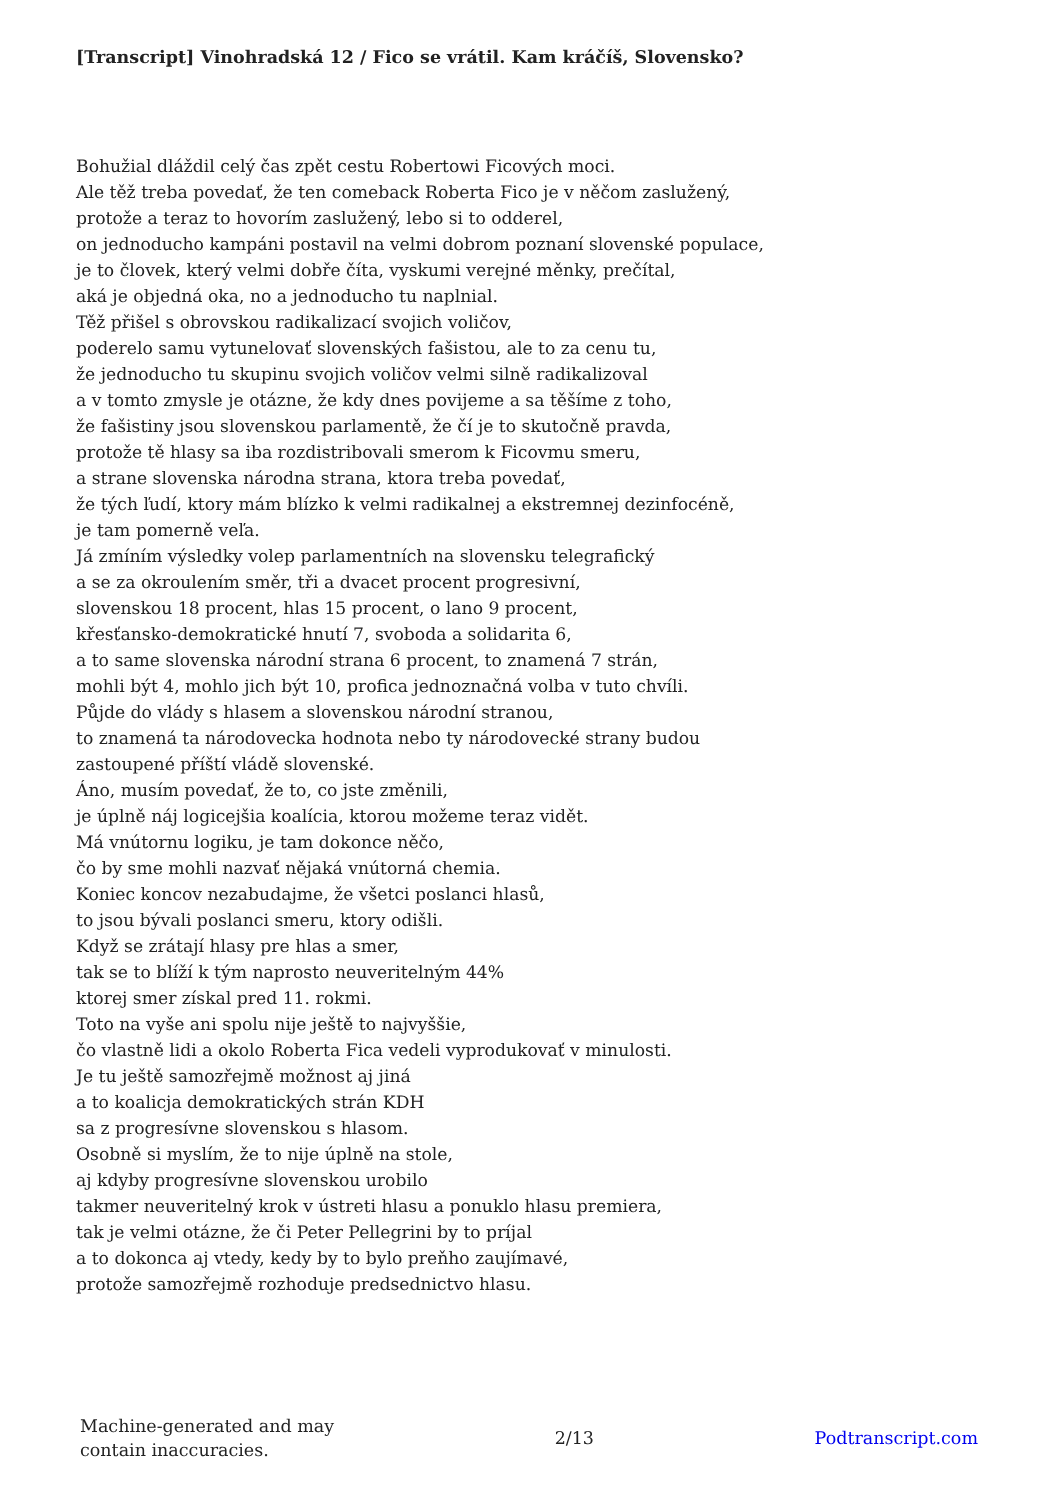[Transcript] Vinohradská 12 / Fico se vrátil. Kam kráčíš, Slovensko?
Bohužial dláždil celý čas zpět cestu Robertowi Ficových moci.
Ale těž treba povedať, že ten comeback Roberta Fico je v něčom zaslužený,
protože a teraz to hovorím zaslužený, lebo si to odderel,
on jednoducho kampáni postavil na velmi dobrom poznaní slovenské populace,
je to človek, který velmi dobře číta, vyskumi verejné měnky, prečítal,
aká je objedná oka, no a jednoducho tu naplnial.
Těž přišel s obrovskou radikalizací svojich voličov,
poderelo samu vytunelovať slovenských fašistou, ale to za cenu tu,
že jednoducho tu skupinu svojich voličov velmi silně radikalizoval
a v tomto zmysle je otázne, že kdy dnes povijeme a sa těšíme z toho,
že fašistiny jsou slovenskou parlamentě, že čí je to skutočně pravda,
protože tě hlasy sa iba rozdistribovali smerom k Ficovmu smeru,
a strane slovenska národna strana, ktora treba povedať,
že tých ľudí, ktory mám blízko k velmi radikalnej a ekstremnej dezinfocéně,
je tam pomerně veľa.
Já zmíním výsledky volep parlamentních na slovensku telegrafický
a se za okroulením směr, tři a dvacet procent progresivní,
slovenskou 18 procent, hlas 15 procent, o lano 9 procent,
křesťansko-demokratické hnutí 7, svoboda a solidarita 6,
a to same slovenska národní strana 6 procent, to znamená 7 strán,
mohli být 4, mohlo jich být 10, profica jednoznačná volba v tuto chvíli.
Půjde do vlády s hlasem a slovenskou národní stranou,
to znamená ta národovecka hodnota nebo ty národovecké strany budou
zastoupené příští vládě slovenské.
Áno, musím povedať, že to, co jste změnili,
je úplně náj logicejšia koalícia, ktorou možeme teraz vidět.
Má vnútornu logiku, je tam dokonce něčo,
čo by sme mohli nazvať nějaká vnútorná chemia.
Koniec koncov nezabudajme, že všetci poslanci hlasů,
to jsou bývali poslanci smeru, ktory odišli.
Když se zrátají hlasy pre hlas a smer,
tak se to blíží k tým naprosto neuveritelným 44%
ktorej smer získal pred 11. rokmi.
Toto na vyše ani spolu nije ještě to najvyššie,
čo vlastně lidi a okolo Roberta Fica vedeli vyprodukovať v minulosti.
Je tu ještě samozřejmě možnost aj jiná
a to koalicja demokratických strán KDH
sa z progresívne slovenskou s hlasom.
Osobně si myslím, že to nije úplně na stole,
aj kdyby progresívne slovenskou urobilo
takmer neuveritelný krok v ústreti hlasu a ponuklo hlasu premiera,
tak je velmi otázne, že či Peter Pellegrini by to príjal
a to dokonca aj vtedy, kedy by to bylo preňho zaujímavé,
protože samozřejmě rozhoduje predsednictvo hlasu.
Machine-generated and may
contain inaccuracies.
2/13 Podtranscript.com